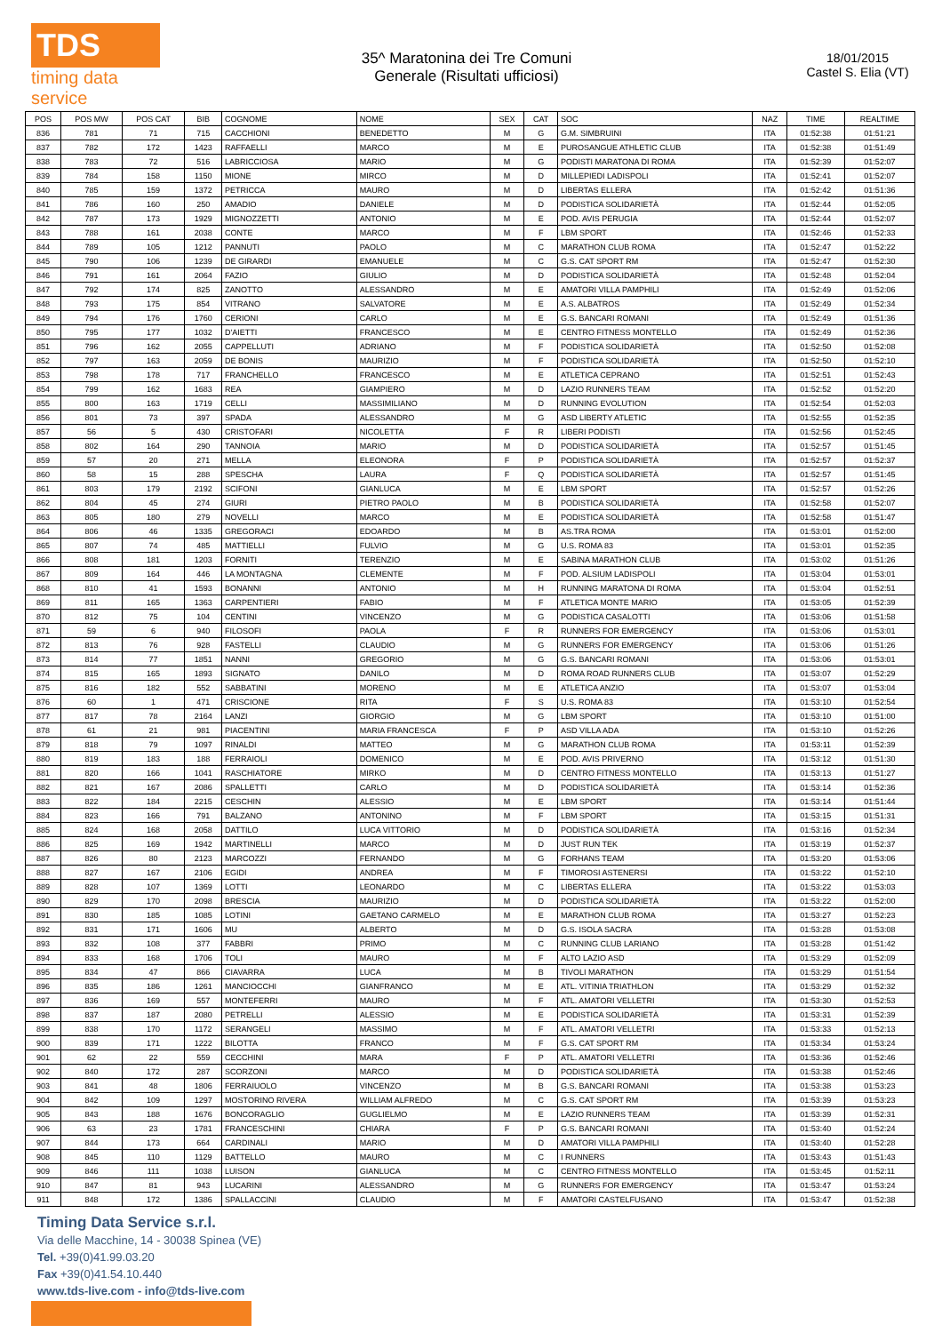TDS
timing data service
35^ Maratonina dei Tre Comuni
Generale (Risultati ufficiosi)
18/01/2015
Castel S. Elia (VT)
| POS | POS MW | POS CAT | BIB | COGNOME | NOME | SEX | CAT | SOC | NAZ | TIME | REALTIME |
| --- | --- | --- | --- | --- | --- | --- | --- | --- | --- | --- | --- |
| 836 | 781 | 71 | 715 | CACCHIONI | BENEDETTO | M | G | G.M. SIMBRUINI | ITA | 01:52:38 | 01:51:21 |
| 837 | 782 | 172 | 1423 | RAFFAELLI | MARCO | M | E | PUROSANGUE ATHLETIC CLUB | ITA | 01:52:38 | 01:51:49 |
| 838 | 783 | 72 | 516 | LABRICCIOSA | MARIO | M | G | PODISTI MARATONA DI ROMA | ITA | 01:52:39 | 01:52:07 |
| 839 | 784 | 158 | 1150 | MIONE | MIRCO | M | D | MILLEPIEDI LADISPOLI | ITA | 01:52:41 | 01:52:07 |
| 840 | 785 | 159 | 1372 | PETRICCA | MAURO | M | D | LIBERTAS ELLERA | ITA | 01:52:42 | 01:51:36 |
| 841 | 786 | 160 | 250 | AMADIO | DANIELE | M | D | PODISTICA SOLIDARIETÀ | ITA | 01:52:44 | 01:52:05 |
| 842 | 787 | 173 | 1929 | MIGNOZZETTI | ANTONIO | M | E | POD. AVIS PERUGIA | ITA | 01:52:44 | 01:52:07 |
| 843 | 788 | 161 | 2038 | CONTE | MARCO | M | F | LBM SPORT | ITA | 01:52:46 | 01:52:33 |
| 844 | 789 | 105 | 1212 | PANNUTI | PAOLO | M | C | MARATHON CLUB ROMA | ITA | 01:52:47 | 01:52:22 |
| 845 | 790 | 106 | 1239 | DE GIRARDI | EMANUELE | M | C | G.S. CAT SPORT RM | ITA | 01:52:47 | 01:52:30 |
| 846 | 791 | 161 | 2064 | FAZIO | GIULIO | M | D | PODISTICA SOLIDARIETÀ | ITA | 01:52:48 | 01:52:04 |
| 847 | 792 | 174 | 825 | ZANOTTO | ALESSANDRO | M | E | AMATORI VILLA PAMPHILI | ITA | 01:52:49 | 01:52:06 |
| 848 | 793 | 175 | 854 | VITRANO | SALVATORE | M | E | A.S. ALBATROS | ITA | 01:52:49 | 01:52:34 |
| 849 | 794 | 176 | 1760 | CERIONI | CARLO | M | E | G.S. BANCARI ROMANI | ITA | 01:52:49 | 01:51:36 |
| 850 | 795 | 177 | 1032 | D'AIETTI | FRANCESCO | M | E | CENTRO FITNESS MONTELLO | ITA | 01:52:49 | 01:52:36 |
| 851 | 796 | 162 | 2055 | CAPPELLUTI | ADRIANO | M | F | PODISTICA SOLIDARIETÀ | ITA | 01:52:50 | 01:52:08 |
| 852 | 797 | 163 | 2059 | DE BONIS | MAURIZIO | M | F | PODISTICA SOLIDARIETÀ | ITA | 01:52:50 | 01:52:10 |
| 853 | 798 | 178 | 717 | FRANCHELLO | FRANCESCO | M | E | ATLETICA CEPRANO | ITA | 01:52:51 | 01:52:43 |
| 854 | 799 | 162 | 1683 | REA | GIAMPIERO | M | D | LAZIO RUNNERS TEAM | ITA | 01:52:52 | 01:52:20 |
| 855 | 800 | 163 | 1719 | CELLI | MASSIMILIANO | M | D | RUNNING EVOLUTION | ITA | 01:52:54 | 01:52:03 |
| 856 | 801 | 73 | 397 | SPADA | ALESSANDRO | M | G | ASD LIBERTY ATLETIC | ITA | 01:52:55 | 01:52:35 |
| 857 | 56 | 5 | 430 | CRISTOFARI | NICOLETTA | F | R | LIBERI PODISTI | ITA | 01:52:56 | 01:52:45 |
| 858 | 802 | 164 | 290 | TANNOIA | MARIO | M | D | PODISTICA SOLIDARIETÀ | ITA | 01:52:57 | 01:51:45 |
| 859 | 57 | 20 | 271 | MELLA | ELEONORA | F | P | PODISTICA SOLIDARIETÀ | ITA | 01:52:57 | 01:52:37 |
| 860 | 58 | 15 | 288 | SPESCHA | LAURA | F | Q | PODISTICA SOLIDARIETÀ | ITA | 01:52:57 | 01:51:45 |
| 861 | 803 | 179 | 2192 | SCIFONI | GIANLUCA | M | E | LBM SPORT | ITA | 01:52:57 | 01:52:26 |
| 862 | 804 | 45 | 274 | GIURI | PIETRO PAOLO | M | B | PODISTICA SOLIDARIETÀ | ITA | 01:52:58 | 01:52:07 |
| 863 | 805 | 180 | 279 | NOVELLI | MARCO | M | E | PODISTICA SOLIDARIETÀ | ITA | 01:52:58 | 01:51:47 |
| 864 | 806 | 46 | 1335 | GREGORACI | EDOARDO | M | B | AS.TRA ROMA | ITA | 01:53:01 | 01:52:00 |
| 865 | 807 | 74 | 485 | MATTIELLI | FULVIO | M | G | U.S. ROMA 83 | ITA | 01:53:01 | 01:52:35 |
| 866 | 808 | 181 | 1203 | FORNITI | TERENZIO | M | E | SABINA MARATHON CLUB | ITA | 01:53:02 | 01:51:26 |
| 867 | 809 | 164 | 446 | LA MONTAGNA | CLEMENTE | M | F | POD. ALSIUM LADISPOLI | ITA | 01:53:04 | 01:53:01 |
| 868 | 810 | 41 | 1593 | BONANNI | ANTONIO | M | H | RUNNING MARATONA DI ROMA | ITA | 01:53:04 | 01:52:51 |
| 869 | 811 | 165 | 1363 | CARPENTIERI | FABIO | M | F | ATLETICA MONTE MARIO | ITA | 01:53:05 | 01:52:39 |
| 870 | 812 | 75 | 104 | CENTINI | VINCENZO | M | G | PODISTICA CASALOTTI | ITA | 01:53:06 | 01:51:58 |
| 871 | 59 | 6 | 940 | FILOSOFI | PAOLA | F | R | RUNNERS FOR EMERGENCY | ITA | 01:53:06 | 01:53:01 |
| 872 | 813 | 76 | 928 | FASTELLI | CLAUDIO | M | G | RUNNERS FOR EMERGENCY | ITA | 01:53:06 | 01:51:26 |
| 873 | 814 | 77 | 1851 | NANNI | GREGORIO | M | G | G.S. BANCARI ROMANI | ITA | 01:53:06 | 01:53:01 |
| 874 | 815 | 165 | 1893 | SIGNATO | DANILO | M | D | ROMA ROAD RUNNERS CLUB | ITA | 01:53:07 | 01:52:29 |
| 875 | 816 | 182 | 552 | SABBATINI | MORENO | M | E | ATLETICA ANZIO | ITA | 01:53:07 | 01:53:04 |
| 876 | 60 | 1 | 471 | CRISCIONE | RITA | F | S | U.S. ROMA 83 | ITA | 01:53:10 | 01:52:54 |
| 877 | 817 | 78 | 2164 | LANZI | GIORGIO | M | G | LBM SPORT | ITA | 01:53:10 | 01:51:00 |
| 878 | 61 | 21 | 981 | PIACENTINI | MARIA FRANCESCA | F | P | ASD VILLA ADA | ITA | 01:53:10 | 01:52:26 |
| 879 | 818 | 79 | 1097 | RINALDI | MATTEO | M | G | MARATHON CLUB ROMA | ITA | 01:53:11 | 01:52:39 |
| 880 | 819 | 183 | 188 | FERRAIOLI | DOMENICO | M | E | POD. AVIS PRIVERNO | ITA | 01:53:12 | 01:51:30 |
| 881 | 820 | 166 | 1041 | RASCHIATORE | MIRKO | M | D | CENTRO FITNESS MONTELLO | ITA | 01:53:13 | 01:51:27 |
| 882 | 821 | 167 | 2086 | SPALLETTI | CARLO | M | D | PODISTICA SOLIDARIETÀ | ITA | 01:53:14 | 01:52:36 |
| 883 | 822 | 184 | 2215 | CESCHIN | ALESSIO | M | E | LBM SPORT | ITA | 01:53:14 | 01:51:44 |
| 884 | 823 | 166 | 791 | BALZANO | ANTONINO | M | F | LBM SPORT | ITA | 01:53:15 | 01:51:31 |
| 885 | 824 | 168 | 2058 | DATTILO | LUCA VITTORIO | M | D | PODISTICA SOLIDARIETÀ | ITA | 01:53:16 | 01:52:34 |
| 886 | 825 | 169 | 1942 | MARTINELLI | MARCO | M | D | JUST RUN TEK | ITA | 01:53:19 | 01:52:37 |
| 887 | 826 | 80 | 2123 | MARCOZZI | FERNANDO | M | G | FORHANS TEAM | ITA | 01:53:20 | 01:53:06 |
| 888 | 827 | 167 | 2106 | EGIDI | ANDREA | M | F | TIMOROSI ASTENERSI | ITA | 01:53:22 | 01:52:10 |
| 889 | 828 | 107 | 1369 | LOTTI | LEONARDO | M | C | LIBERTAS ELLERA | ITA | 01:53:22 | 01:53:03 |
| 890 | 829 | 170 | 2098 | BRESCIA | MAURIZIO | M | D | PODISTICA SOLIDARIETÀ | ITA | 01:53:22 | 01:52:00 |
| 891 | 830 | 185 | 1085 | LOTINI | GAETANO CARMELO | M | E | MARATHON CLUB ROMA | ITA | 01:53:27 | 01:52:23 |
| 892 | 831 | 171 | 1606 | MU | ALBERTO | M | D | G.S. ISOLA SACRA | ITA | 01:53:28 | 01:53:08 |
| 893 | 832 | 108 | 377 | FABBRI | PRIMO | M | C | RUNNING CLUB LARIANO | ITA | 01:53:28 | 01:51:42 |
| 894 | 833 | 168 | 1706 | TOLI | MAURO | M | F | ALTO LAZIO ASD | ITA | 01:53:29 | 01:52:09 |
| 895 | 834 | 47 | 866 | CIAVARRA | LUCA | M | B | TIVOLI MARATHON | ITA | 01:53:29 | 01:51:54 |
| 896 | 835 | 186 | 1261 | MANCIOCCHI | GIANFRANCO | M | E | ATL. VITINIA TRIATHLON | ITA | 01:53:29 | 01:52:32 |
| 897 | 836 | 169 | 557 | MONTEFERRI | MAURO | M | F | ATL. AMATORI VELLETRI | ITA | 01:53:30 | 01:52:53 |
| 898 | 837 | 187 | 2080 | PETRELLI | ALESSIO | M | E | PODISTICA SOLIDARIETÀ | ITA | 01:53:31 | 01:52:39 |
| 899 | 838 | 170 | 1172 | SERANGELI | MASSIMO | M | F | ATL. AMATORI VELLETRI | ITA | 01:53:33 | 01:52:13 |
| 900 | 839 | 171 | 1222 | BILOTTA | FRANCO | M | F | G.S. CAT SPORT RM | ITA | 01:53:34 | 01:53:24 |
| 901 | 62 | 22 | 559 | CECCHINI | MARA | F | P | ATL. AMATORI VELLETRI | ITA | 01:53:36 | 01:52:46 |
| 902 | 840 | 172 | 287 | SCORZONI | MARCO | M | D | PODISTICA SOLIDARIETÀ | ITA | 01:53:38 | 01:52:46 |
| 903 | 841 | 48 | 1806 | FERRAIUOLO | VINCENZO | M | B | G.S. BANCARI ROMANI | ITA | 01:53:38 | 01:53:23 |
| 904 | 842 | 109 | 1297 | MOSTORINO RIVERA | WILLIAM ALFREDO | M | C | G.S. CAT SPORT RM | ITA | 01:53:39 | 01:53:23 |
| 905 | 843 | 188 | 1676 | BONCORAGLIO | GUGLIELMO | M | E | LAZIO RUNNERS TEAM | ITA | 01:53:39 | 01:52:31 |
| 906 | 63 | 23 | 1781 | FRANCESCHINI | CHIARA | F | P | G.S. BANCARI ROMANI | ITA | 01:53:40 | 01:52:24 |
| 907 | 844 | 173 | 664 | CARDINALI | MARIO | M | D | AMATORI VILLA PAMPHILI | ITA | 01:53:40 | 01:52:28 |
| 908 | 845 | 110 | 1129 | BATTELLO | MAURO | M | C | I RUNNERS | ITA | 01:53:43 | 01:51:43 |
| 909 | 846 | 111 | 1038 | LUISON | GIANLUCA | M | C | CENTRO FITNESS MONTELLO | ITA | 01:53:45 | 01:52:11 |
| 910 | 847 | 81 | 943 | LUCARINI | ALESSANDRO | M | G | RUNNERS FOR EMERGENCY | ITA | 01:53:47 | 01:53:24 |
| 911 | 848 | 172 | 1386 | SPALLACCINI | CLAUDIO | M | F | AMATORI CASTELFUSANO | ITA | 01:53:47 | 01:52:38 |
Timing Data Service s.r.l.
Via delle Macchine, 14 - 30038 Spinea (VE)
Tel. +39(0)41.99.03.20
Fax +39(0)41.54.10.440
www.tds-live.com - info@tds-live.com